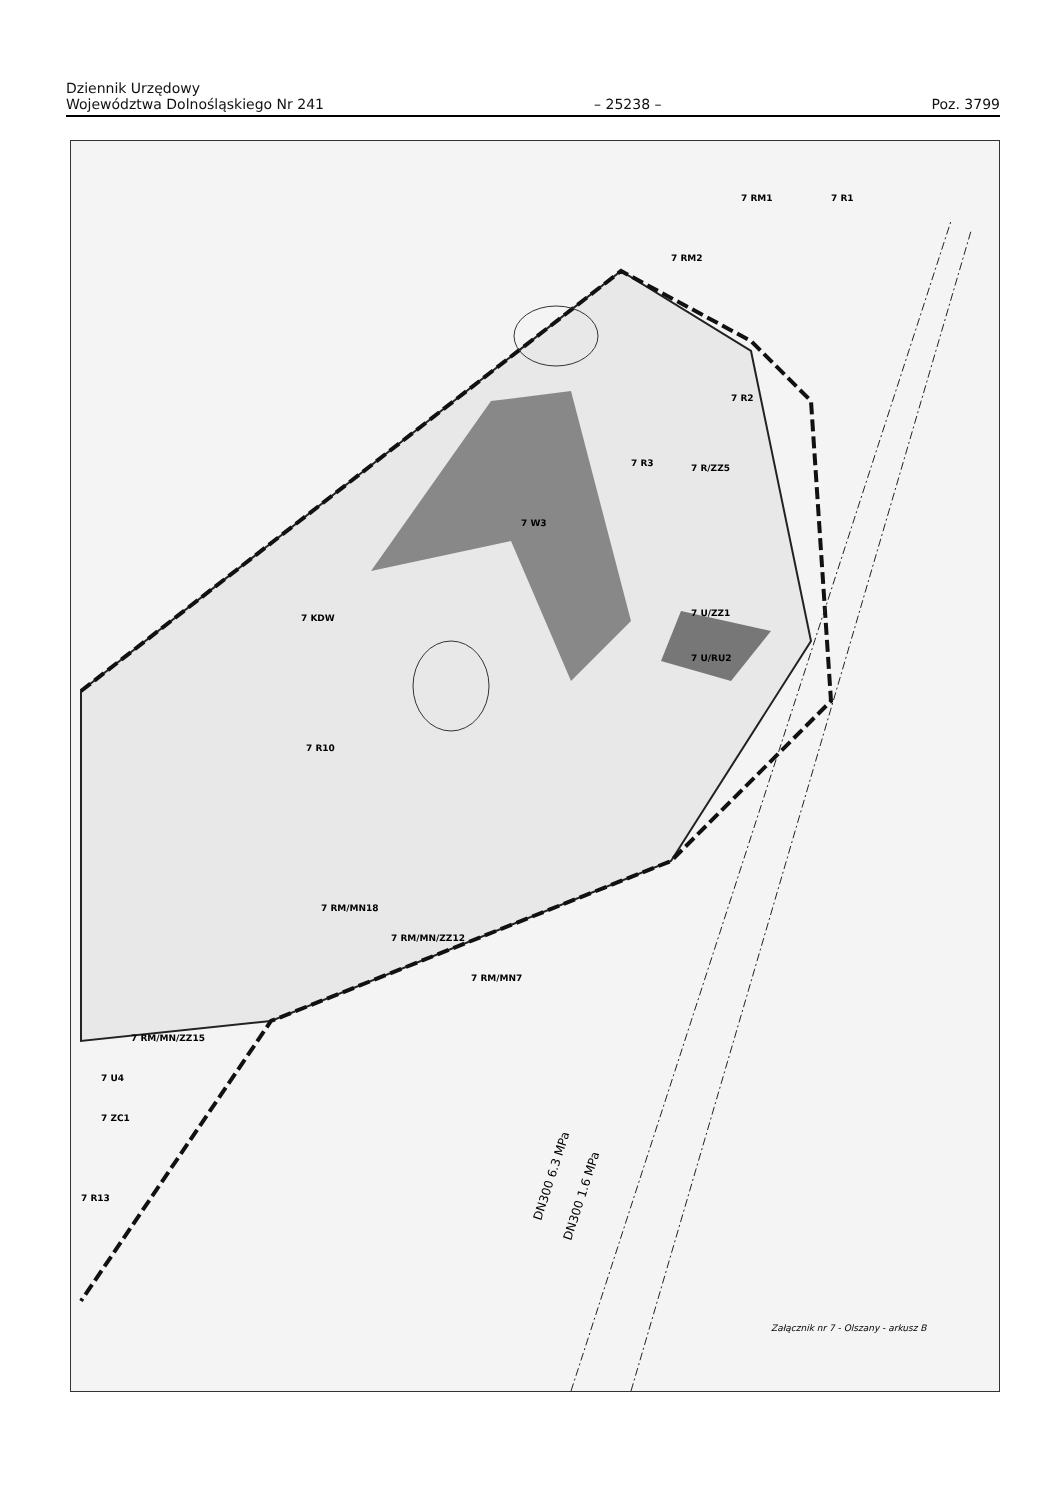Dziennik Urzędowy
Województwa Dolnośląskiego Nr 241 – 25238 – Poz. 3799
7 RM2
7 RM1
7 R1
7 R2
7 R3
7 W3
7 R/ZZ5
7 KDW
7 U/ZZ1
7 U/RU2
7 R10
7 RM/MN18
7 RM/MN/ZZ12
7 RM/MN7
7 RM/MN/ZZ15
7 U4
7 ZC1
7 R13
Załącznik nr 7 - Olszany - arkusz B
DN300 6.3 MPa
DN300 1.6 MPa